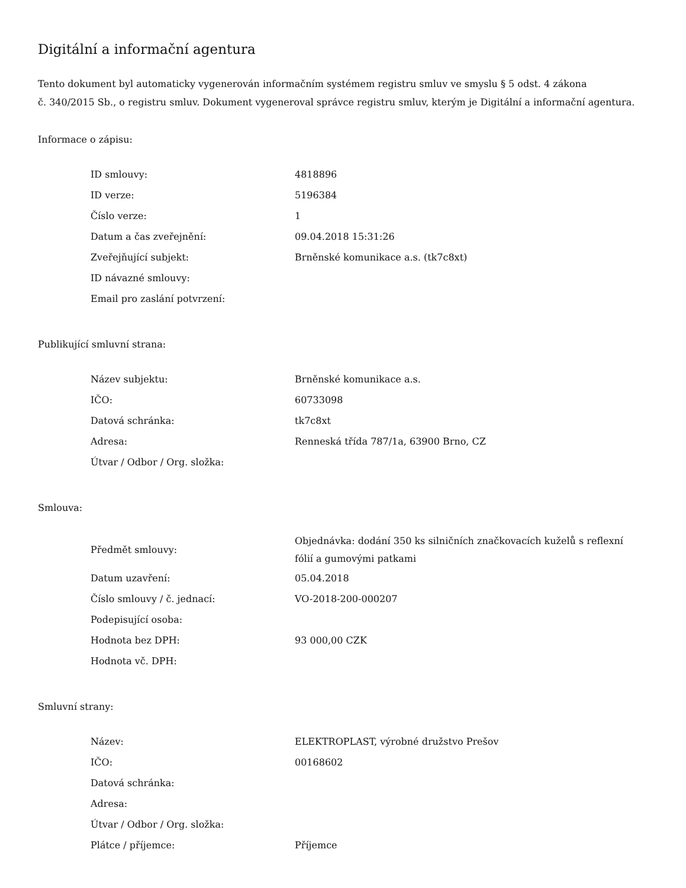Digitální a informační agentura
Tento dokument byl automaticky vygenerován informačním systémem registru smluv ve smyslu § 5 odst. 4 zákona
č. 340/2015 Sb., o registru smluv. Dokument vygeneroval správce registru smluv, kterým je Digitální a informační agentura.
Informace o zápisu:
| ID smlouvy: | 4818896 |
| ID verze: | 5196384 |
| Číslo verze: | 1 |
| Datum a čas zveřejnění: | 09.04.2018 15:31:26 |
| Zveřejňující subjekt: | Brněnské komunikace a.s. (tk7c8xt) |
| ID návazné smlouvy: | |
| Email pro zaslání potvrzení: | |
Publikující smluvní strana:
| Název subjektu: | Brněnské komunikace a.s. |
| IČO: | 60733098 |
| Datová schránka: | tk7c8xt |
| Adresa: | Renneská třída 787/1a, 63900 Brno, CZ |
| Útvar / Odbor / Org. složka: | |
Smlouva:
| Předmět smlouvy: | Objednávka: dodání 350 ks silničních značkovacích kuželů s reflexní fólií a gumovými patkami |
| Datum uzavření: | 05.04.2018 |
| Číslo smlouvy / č. jednací: | VO-2018-200-000207 |
| Podepisující osoba: | |
| Hodnota bez DPH: | 93 000,00 CZK |
| Hodnota vč. DPH: | |
Smluvní strany:
| Název: | ELEKTROPLAST, výrobné družstvo Prešov |
| IČO: | 00168602 |
| Datová schránka: | |
| Adresa: | |
| Útvar / Odbor / Org. složka: | |
| Plátce / příjemce: | Příjemce |